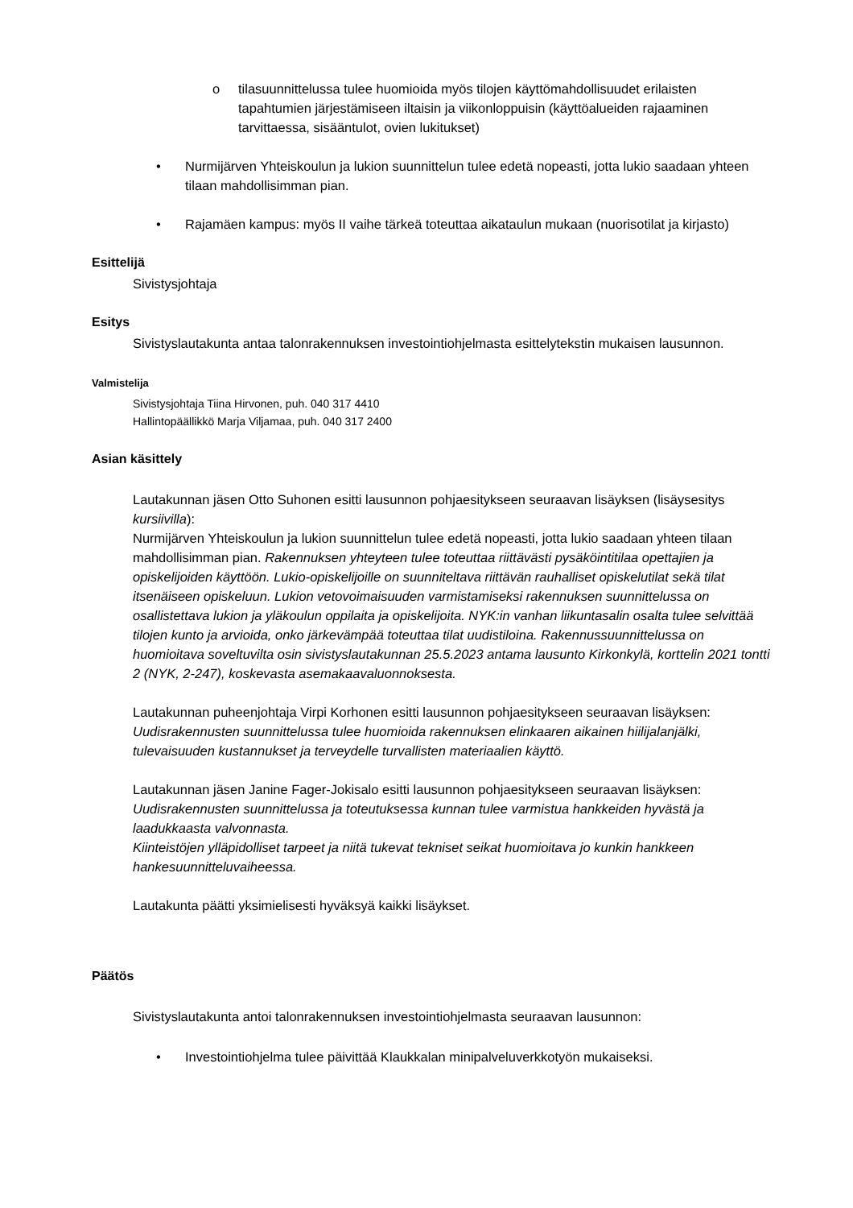o tilasuunnittelussa tulee huomioida myös tilojen käyttömahdollisuudet erilaisten tapahtumien järjestämiseen iltaisin ja viikonloppuisin (käyttöalueiden rajaaminen tarvittaessa, sisääntulot, ovien lukitukset)
• Nurmijärven Yhteiskoulun ja lukion suunnittelun tulee edetä nopeasti, jotta lukio saadaan yhteen tilaan mahdollisimman pian.
• Rajamäen kampus: myös II vaihe tärkeä toteuttaa aikataulun mukaan (nuorisotilat ja kirjasto)
Esittelijä
Sivistysjohtaja
Esitys
Sivistyslautakunta antaa talonrakennuksen investointiohjelmasta esittelytekstin mukaisen lausunnon.
Valmistelija
Sivistysjohtaja Tiina Hirvonen, puh. 040 317 4410
Hallintopäällikkö Marja Viljamaa, puh. 040 317 2400
Asian käsittely
Lautakunnan jäsen Otto Suhonen esitti lausunnon pohjaesitykseen seuraavan lisäyksen (lisäysesitys kursiivilla):
Nurmijärven Yhteiskoulun ja lukion suunnittelun tulee edetä nopeasti, jotta lukio saadaan yhteen tilaan mahdollisimman pian. Rakennuksen yhteyteen tulee toteuttaa riittävästi pysäköintitilaa opettajien ja opiskelijoiden käyttöön. Lukio-opiskelijoille on suunniteltava riittävän rauhalliset opiskelutilat sekä tilat itsenäiseen opiskeluun. Lukion vetovoimaisuuden varmistamiseksi rakennuksen suunnittelussa on osallistettava lukion ja yläkoulun oppilaita ja opiskelijoita. NYK:in vanhan liikuntasalin osalta tulee selvittää tilojen kunto ja arvioida, onko järkevämpää toteuttaa tilat uudistiloina. Rakennussuunnittelussa on huomioitava soveltuvilta osin sivistyslautakunnan 25.5.2023 antama lausunto Kirkonkylä, korttelin 2021 tontti 2 (NYK, 2-247), koskevasta asemakaavaluonnoksesta.
Lautakunnan puheenjohtaja Virpi Korhonen esitti lausunnon pohjaesitykseen seuraavan lisäyksen:
Uudisrakennusten suunnittelussa tulee huomioida rakennuksen elinkaaren aikainen hiilijalanjälki, tulevaisuuden kustannukset ja terveydelle turvallisten materiaalien käyttö.
Lautakunnan jäsen Janine Fager-Jokisalo esitti lausunnon pohjaesitykseen seuraavan lisäyksen:
Uudisrakennusten suunnittelussa ja toteutuksessa kunnan tulee varmistua hankkeiden hyvästä ja laadukkaasta valvonnasta.
Kiinteistöjen ylläpidolliset tarpeet ja niitä tukevat tekniset seikat huomioitava jo kunkin hankkeen hankesuunnitteluvaiheessa.
Lautakunta päätti yksimielisesti hyväksyä kaikki lisäykset.
Päätös
Sivistyslautakunta antoi talonrakennuksen investointiohjelmasta seuraavan lausunnon:
• Investointiohjelma tulee päivittää Klaukkalan minipalveluverkkotyön mukaiseksi.